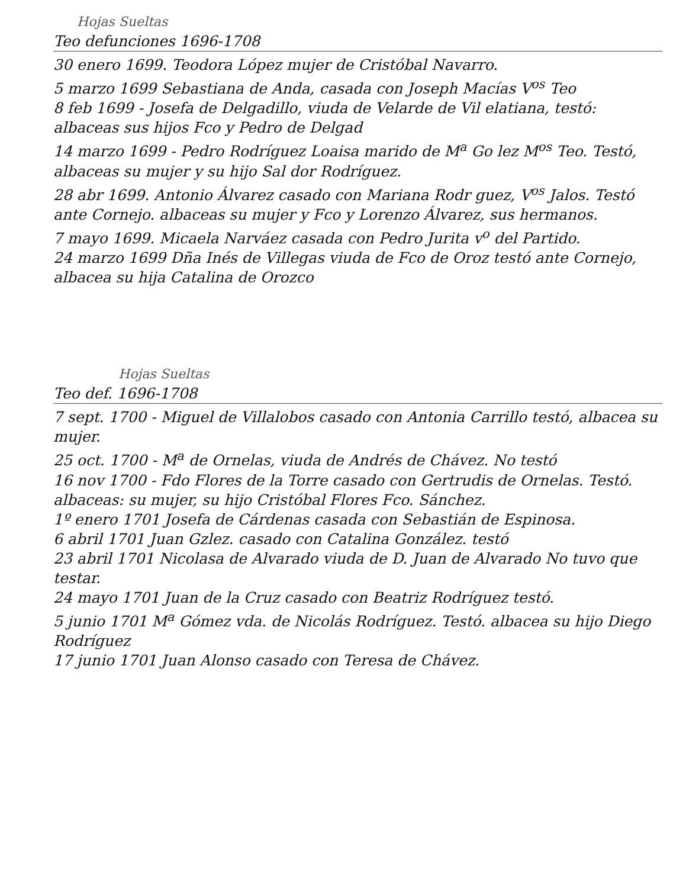Hojas Sueltas
Teo defunciones 1696-1708
30 enero 1699. Teodora López mujer de Cristóbal Navarro.
5 marzo 1699 Sebastiana de Anda, casada con Joseph Macías V<sup>os</sup> Teo
8 feb 1699 - Josefa de Delgadillo, viuda de Velarde de Vil elatiana, testó: albaceas sus hijos Fco y Pedro de Delgad
14 marzo 1699 - Pedro Rodríguez Loaisa marido de M<sup>a</sup> Go lez M<sup>os</sup> Teo. Testó, albaceas su mujer y su hijo Sal dor Rodríguez.
28 abr 1699. Antonio Álvarez casado con Mariana Rodr guez, V<sup>os</sup> Jalos. Testó ante Cornejo. albaceas su mujer y Fco y Lorenzo Álvarez, sus hermanos.
7 mayo 1699. Micaela Narváez casada con Pedro Jurita v<sup>o</sup> del Partido.
24 marzo 1699 Dña Inés de Villegas viuda de Fco de Oroz testó ante Cornejo, albacea su hija Catalina de Orozco
Hojas Sueltas
Teo def. 1696-1708
7 sept. 1700 - Miguel de Villalobos casado con Antonia Carrillo testó, albacea su mujer.
25 oct. 1700 - M<sup>a</sup> de Ornelas, viuda de Andrés de Chávez. No testó
16 nov 1700 - Fdo Flores de la Torre casado con Gertrudis de Ornelas. Testó. albaceas: su mujer, su hijo Cristóbal Flores Fco. Sánchez.
1º enero 1701 Josefa de Cárdenas casada con Sebastián de Espinosa.
6 abril 1701 Juan Gzlez. casado con Catalina González. testó
23 abril 1701 Nicolasa de Alvarado viuda de D. Juan de Alvarado No tuvo que testar.
24 mayo 1701 Juan de la Cruz casado con Beatriz Rodríguez testó.
5 junio 1701 M<sup>a</sup> Gómez vda. de Nicolás Rodríguez. Testó. albacea su hijo Diego Rodríguez
17 junio 1701 Juan Alonso casado con Teresa de Chávez.